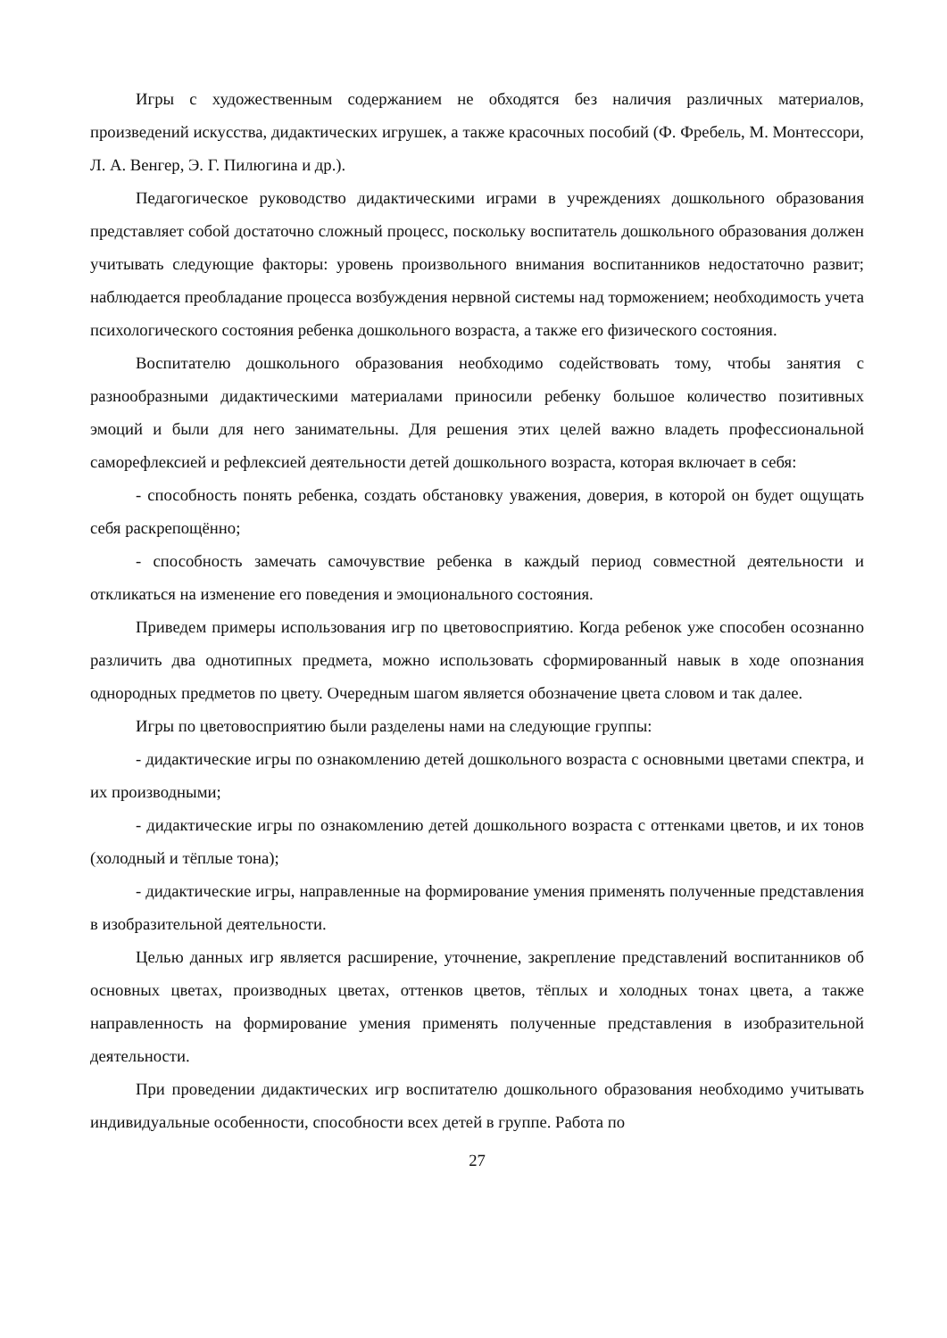Игры с художественным содержанием не обходятся без наличия различных материалов, произведений искусства, дидактических игрушек, а также красочных пособий (Ф. Фребель, М. Монтессори, Л. А. Венгер, Э. Г. Пилюгина и др.).
Педагогическое руководство дидактическими играми в учреждениях дошкольного образования представляет собой достаточно сложный процесс, поскольку воспитатель дошкольного образования должен учитывать следующие факторы: уровень произвольного внимания воспитанников недостаточно развит; наблюдается преобладание процесса возбуждения нервной системы над торможением; необходимость учета психологического состояния ребенка дошкольного возраста, а также его физического состояния.
Воспитателю дошкольного образования необходимо содействовать тому, чтобы занятия с разнообразными дидактическими материалами приносили ребенку большое количество позитивных эмоций и были для него занимательны. Для решения этих целей важно владеть профессиональной саморефлексией и рефлексией деятельности детей дошкольного возраста, которая включает в себя:
- способность понять ребенка, создать обстановку уважения, доверия, в которой он будет ощущать себя раскрепощённо;
- способность замечать самочувствие ребенка в каждый период совместной деятельности и откликаться на изменение его поведения и эмоционального состояния.
Приведем примеры использования игр по цветовосприятию. Когда ребенок уже способен осознанно различить два однотипных предмета, можно использовать сформированный навык в ходе опознания однородных предметов по цвету. Очередным шагом является обозначение цвета словом и так далее.
Игры по цветовосприятию были разделены нами на следующие группы:
- дидактические игры по ознакомлению детей дошкольного возраста с основными цветами спектра, и их производными;
- дидактические игры по ознакомлению детей дошкольного возраста с оттенками цветов, и их тонов (холодный и тёплые тона);
- дидактические игры, направленные на формирование умения применять полученные представления в изобразительной деятельности.
Целью данных игр является расширение, уточнение, закрепление представлений воспитанников об основных цветах, производных цветах, оттенков цветов, тёплых и холодных тонах цвета, а также направленность на формирование умения применять полученные представления в изобразительной деятельности.
При проведении дидактических игр воспитателю дошкольного образования необходимо учитывать индивидуальные особенности, способности всех детей в группе. Работа по
27